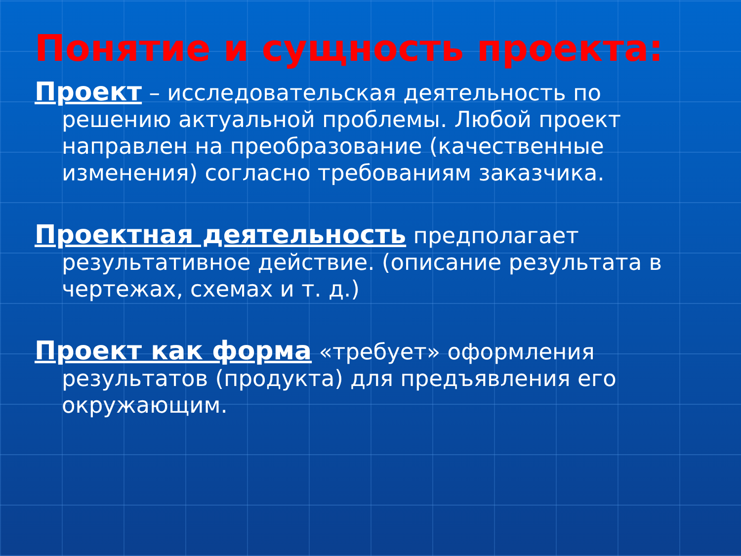Понятие и сущность проекта:
Проект – исследовательская деятельность по решению актуальной проблемы. Любой проект направлен на преобразование (качественные изменения) согласно требованиям заказчика.
Проектная деятельность предполагает результативное действие. (описание результата в чертежах, схемах и т. д.)
Проект как форма «требует» оформления результатов (продукта) для предъявления его окружающим.